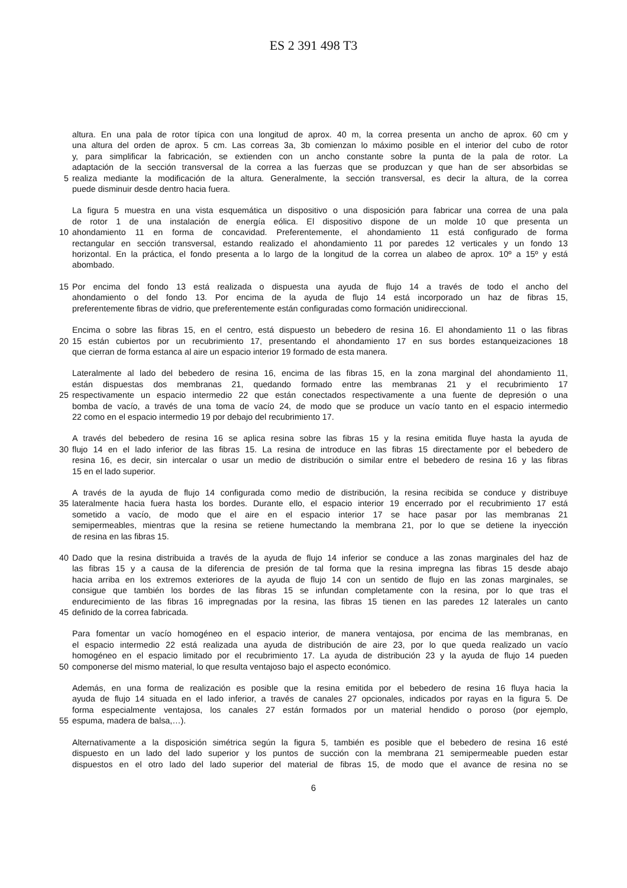ES 2 391 498 T3
altura. En una pala de rotor típica con una longitud de aprox. 40 m, la correa presenta un ancho de aprox. 60 cm y
una altura del orden de aprox. 5 cm. Las correas 3a, 3b comienzan lo máximo posible en el interior del cubo de rotor
y, para simplificar la fabricación, se extienden con un ancho constante sobre la punta de la pala de rotor. La
adaptación de la sección transversal de la correa a las fuerzas que se produzcan y que han de ser absorbidas se
5 realiza mediante la modificación de la altura. Generalmente, la sección transversal, es decir la altura, de la correa
puede disminuir desde dentro hacia fuera.
La figura 5 muestra en una vista esquemática un dispositivo o una disposición para fabricar una correa de una pala
de rotor 1 de una instalación de energía eólica. El dispositivo dispone de un molde 10 que presenta un
10 ahondamiento 11 en forma de concavidad. Preferentemente, el ahondamiento 11 está configurado de forma
rectangular en sección transversal, estando realizado el ahondamiento 11 por paredes 12 verticales y un fondo 13
horizontal. En la práctica, el fondo presenta a lo largo de la longitud de la correa un alabeo de aprox. 10º a 15º y está
abombado.
15 Por encima del fondo 13 está realizada o dispuesta una ayuda de flujo 14 a través de todo el ancho del
ahondamiento o del fondo 13. Por encima de la ayuda de flujo 14 está incorporado un haz de fibras 15,
preferentemente fibras de vidrio, que preferentemente están configuradas como formación unidireccional.
Encima o sobre las fibras 15, en el centro, está dispuesto un bebedero de resina 16. El ahondamiento 11 o las fibras
20 15 están cubiertos por un recubrimiento 17, presentando el ahondamiento 17 en sus bordes estanqueizaciones 18
que cierran de forma estanca al aire un espacio interior 19 formado de esta manera.
Lateralmente al lado del bebedero de resina 16, encima de las fibras 15, en la zona marginal del ahondamiento 11,
están dispuestas dos membranas 21, quedando formado entre las membranas 21 y el recubrimiento 17
25 respectivamente un espacio intermedio 22 que están conectados respectivamente a una fuente de depresión o una
bomba de vacío, a través de una toma de vacío 24, de modo que se produce un vacío tanto en el espacio intermedio
22 como en el espacio intermedio 19 por debajo del recubrimiento 17.
A través del bebedero de resina 16 se aplica resina sobre las fibras 15 y la resina emitida fluye hasta la ayuda de
30 flujo 14 en el lado inferior de las fibras 15. La resina de introduce en las fibras 15 directamente por el bebedero de
resina 16, es decir, sin intercalar o usar un medio de distribución o similar entre el bebedero de resina 16 y las fibras
15 en el lado superior.
A través de la ayuda de flujo 14 configurada como medio de distribución, la resina recibida se conduce y distribuye
35 lateralmente hacia fuera hasta los bordes. Durante ello, el espacio interior 19 encerrado por el recubrimiento 17 está
sometido a vacío, de modo que el aire en el espacio interior 17 se hace pasar por las membranas 21
semipermeables, mientras que la resina se retiene humectando la membrana 21, por lo que se detiene la inyección
de resina en las fibras 15.
40 Dado que la resina distribuida a través de la ayuda de flujo 14 inferior se conduce a las zonas marginales del haz de
las fibras 15 y a causa de la diferencia de presión de tal forma que la resina impregna las fibras 15 desde abajo
hacia arriba en los extremos exteriores de la ayuda de flujo 14 con un sentido de flujo en las zonas marginales, se
consigue que también los bordes de las fibras 15 se infundan completamente con la resina, por lo que tras el
endurecimiento de las fibras 16 impregnadas por la resina, las fibras 15 tienen en las paredes 12 laterales un canto
45 definido de la correa fabricada.
Para fomentar un vacío homogéneo en el espacio interior, de manera ventajosa, por encima de las membranas, en
el espacio intermedio 22 está realizada una ayuda de distribución de aire 23, por lo que queda realizado un vacío
homogéneo en el espacio limitado por el recubrimiento 17. La ayuda de distribución 23 y la ayuda de flujo 14 pueden
50 componerse del mismo material, lo que resulta ventajoso bajo el aspecto económico.
Además, en una forma de realización es posible que la resina emitida por el bebedero de resina 16 fluya hacia la
ayuda de flujo 14 situada en el lado inferior, a través de canales 27 opcionales, indicados por rayas en la figura 5. De
forma especialmente ventajosa, los canales 27 están formados por un material hendido o poroso (por ejemplo,
55 espuma, madera de balsa,…).
Alternativamente a la disposición simétrica según la figura 5, también es posible que el bebedero de resina 16 esté
dispuesto en un lado del lado superior y los puntos de succión con la membrana 21 semipermeable pueden estar
dispuestos en el otro lado del lado superior del material de fibras 15, de modo que el avance de resina no se
6